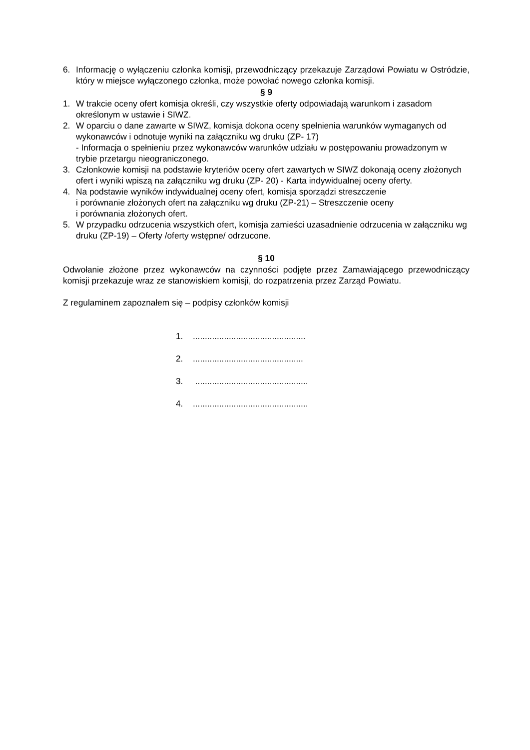6. Informację o wyłączeniu członka komisji, przewodniczący przekazuje Zarządowi Powiatu w Ostródzie, który w miejsce wyłączonego członka, może powołać nowego członka komisji.
§ 9
1. W trakcie oceny ofert komisja określi, czy wszystkie oferty odpowiadają warunkom i zasadom określonym w ustawie i SIWZ.
2. W oparciu o dane zawarte w SIWZ, komisja dokona oceny spełnienia warunków wymaganych od wykonawców i odnotuje wyniki na załączniku wg druku (ZP- 17)
- Informacja o spełnieniu przez wykonawców warunków udziału w postępowaniu prowadzonym w trybie przetargu nieograniczonego.
3. Członkowie komisji na podstawie kryteriów oceny ofert zawartych w SIWZ dokonają oceny złożonych ofert i wyniki wpiszą na załączniku wg druku (ZP- 20) - Karta indywidualnej oceny oferty.
4. Na podstawie wyników indywidualnej oceny ofert, komisja sporządzi streszczenie
i porównanie złożonych ofert na załączniku wg druku (ZP-21) – Streszczenie oceny
i porównania złożonych ofert.
5. W przypadku odrzucenia wszystkich ofert, komisja zamieści uzasadnienie odrzucenia w załączniku wg druku (ZP-19) – Oferty /oferty wstępne/ odrzucone.
§ 10
Odwołanie złożone przez wykonawców na czynności podjęte przez Zamawiającego przewodniczący komisji przekazuje wraz ze stanowiskiem komisji, do rozpatrzenia przez Zarząd Powiatu.
Z regulaminem zapoznałem się – podpisy członków komisji
1................................................
2...............................................
3. ...............................................
4.................................................